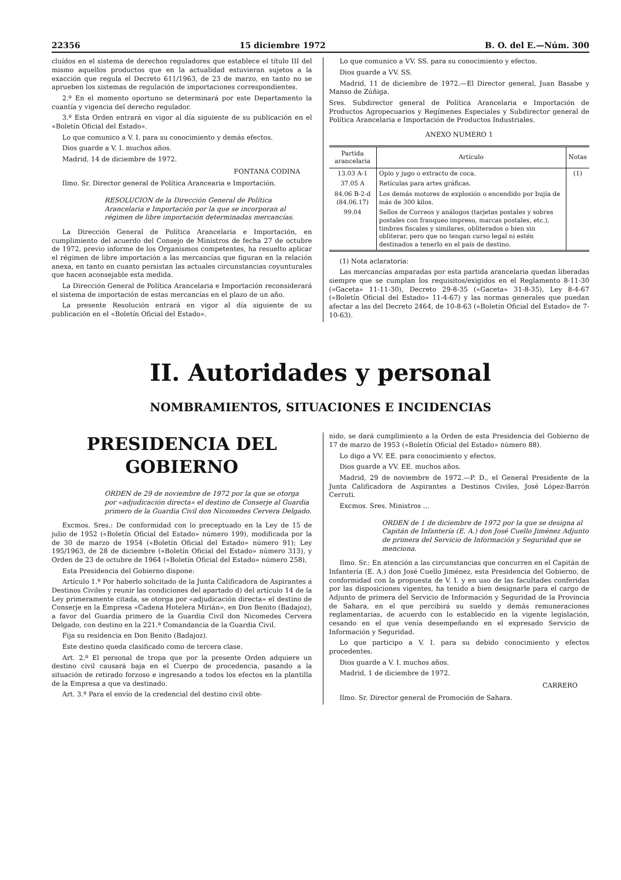22356 15 diciembre 1972 B. O. del E.—Núm. 300
cluídos en el sistema de derechos reguladores que establece el título III del mismo aquellos productos que en la actualidad estuvieran sujetos a la exacción que regula el Decreto 611/1963, de 23 de marzo, en tanto no se aprueben los sistemas de regulación de importaciones correspondientes.
2.º En el momento oportuno se determinará por este Departamento la cuantía y vigencia del derecho regulador.
3.º Esta Orden entrará en vigor al día siguiente de su publicación en el «Boletín Oficial del Estado».
Lo que comunico a V. I. para su conocimiento y demás efectos.
Dios guarde a V. I. muchos años.
Madrid, 14 de diciembre de 1972.
FONTANA CODINA
Ilmo. Sr. Director general de Política Arancearia e Importación.
RESOLUCION de la Dirección General de Política Arancelaria e Importación por la que se incorporan al régimen de libre importación determinadas mercancías.
La Dirección General de Política Arancelaria e Importación, en cumplimiento del acuerdo del Consejo de Ministros de fecha 27 de octubre de 1972, previo informe de los Organismos competentes, ha resuelto aplicar el régimen de libre importación a las mercancías que figuran en la relación anexa, en tanto en cuanto persistan las actuales circunstancias coyunturales que hacen aconsejable esta medida.
La Dirección General de Política Arancelaria e Importación reconsiderará el sistema de importación de estas mercancías en el plazo de un año.
La presente Resolución entrará en vigor al día siguiente de su publicación en el «Boletín Oficial del Estado».
Lo que comunico a VV. SS. para su conocimiento y efectos.
Dios guarde a VV. SS.
Madrid, 11 de diciembre de 1972.—El Director general, Juan Basabe y Manso de Zúñiga.
Sres. Subdirector general de Política Arancelaria e Importación de Productos Agropecuarios y Regímenes Especiales y Subdirector general de Política Arancelaria e Importación de Productos Industriales.
ANEXO NUMERO 1
| Partida arancelaria | Artículo | Notas |
| --- | --- | --- |
| 13.03 A-1 | Opio y jugo o extracto de coca. | (1) |
| 37.05 A | Retículas para artes gráficas. | |
| 84.06 B-2-d (84.06.17) | Los demás motores de explosión o encendido por bujía de más de 300 kilos. | |
| 99.04 | Sellos de Correos y análogos (tarjetas postales y sobres postales con franqueo impreso, marcas postales, etc.), timbres fiscales y similares, obliterados o bien sin obliterar, pero que no tengan curso legal ni estén destinados a tenerlo en el país de destino. | |
(1) Nota aclaratoria:
Las mercancías amparadas por esta partida arancelaria quedan liberadas siempre que se cumplan los requisitos/exigidos en el Reglamento 8-11-30 («Gaceta» 11-11-30), Decreto 29-8-35 («Gaceta» 31-8-35), Ley 8-4-67 («Boletín Oficial del Estado» 11-4-67) y las normas generales que puedan afectar a las del Decreto 2464, de 10-8-63 («Boletín Oficial del Estado» de 7-10-63).
II. Autoridades y personal
NOMBRAMIENTOS, SITUACIONES E INCIDENCIAS
PRESIDENCIA DEL GOBIERNO
ORDEN de 29 de noviembre de 1972 por la que se otorga por «adjudicación directa» el destino de Conserje al Guardia primero de la Guardia Civil don Nicomedes Cervera Delgado.
Excmos. Sres.: De conformidad con lo preceptuado en la Ley de 15 de julio de 1952 («Boletín Oficial del Estado» número 199), modificada por la de 30 de marzo de 1954 («Boletín Oficial del Estado» número 91); Ley 195/1963, de 28 de diciembre («Boletín Oficial del Estado» número 313), y Orden de 23 de octubre de 1964 («Boletín Oficial del Estado» número 258),
Esta Presidencia del Gobierno dispone:
Artículo 1.º Por haberlo solicitado de la Junta Calificadora de Aspirantes a Destinos Civiles y reunir las condiciones del apartado d) del artículo 14 de la Ley primeramente citada, se otorga por «adjudicación directa» el destino de Conserje en la Empresa «Cadena Hotelera Mirián», en Don Benito (Badajoz), a favor del Guardia primero de la Guardia Civil don Nicomedes Cervera Delgado, con destino en la 221.ª Comandancia de la Guardia Civil.
Fija su residencia en Don Benito (Badajoz).
Este destino queda clasificado como de tercera clase.
Art. 2.º El personal de tropa que por la presente Orden adquiere un destino civil causará baja en el Cuerpo de procedencia, pasando a la situación de retirado forzoso e ingresando a todos los efectos en la plantilla de la Empresa a que va destinado.
Art. 3.º Para el envío de la credencial del destino civil obte-
nido, se dará cumplimiento a la Orden de esta Presidencia del Gobierno de 17 de marzo de 1953 («Boletín Oficial del Estado» número 88).
Lo digo a VV. EE. para conocimiento y efectos.
Dios guarde a VV. EE. muchos años.
Madrid, 29 de noviembre de 1972.—P. D., el General Presidente de la Junta Calificadora de Aspirantes a Destinos Civiles, José López-Barrón Cerruti.
Excmos. Sres. Ministros ...
ORDEN de 1 de diciembre de 1972 por la que se designa al Capitán de Infantería (E. A.) don José Cuello Jiménez Adjunto de primera del Servicio de Información y Seguridad que se menciona.
Ilmo. Sr.: En atención a las circunstancias que concurren en el Capitán de Infantería (E. A.) don José Cuello Jiménez, esta Presidencia del Gobierno, de conformidad con la propuesta de V. I. y en uso de las facultades conferidas por las disposiciones vigentes, ha tenido a bien designarle para el cargo de Adjunto de primera del Servicio de Información y Seguridad de la Provincia de Sahara, en el que percibirá su sueldo y demás remuneraciones reglamentarias, de acuerdo con lo establecido en la vigente legislación, cesando en el que venía desempeñando en el expresado Servicio de Información y Seguridad.
Lo que participo a V. I. para su debido conocimiento y efectos procedentes.
Dios guarde a V. I. muchos años.
Madrid, 1 de diciembre de 1972.
CARRERO
Ilmo. Sr. Director general de Promoción de Sahara.